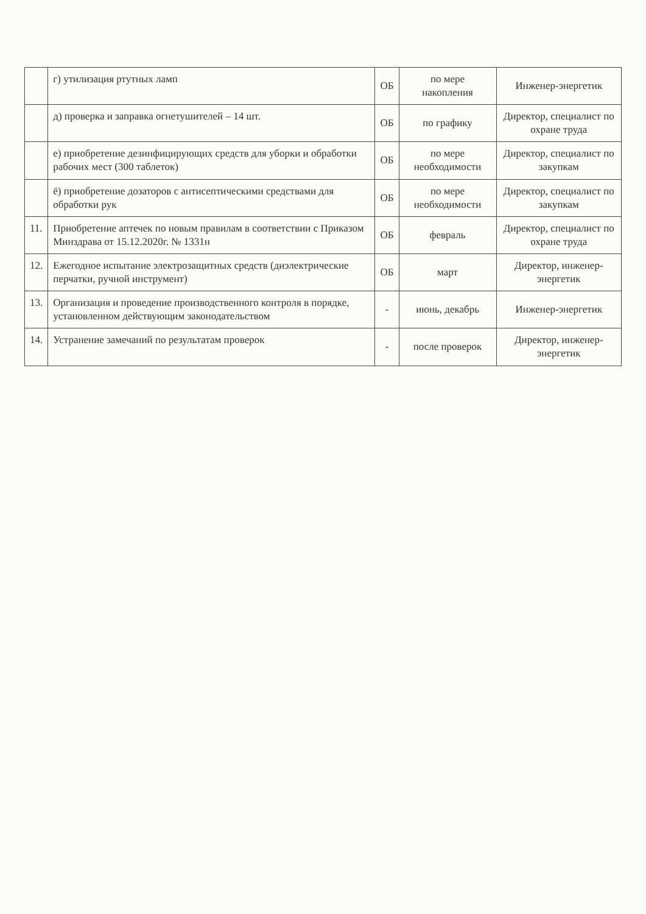| | г) утилизация ртутных ламп | ОБ | по мере накопления | Инженер-энергетик |
| | д) проверка и заправка огнетушителей – 14 шт. | ОБ | по графику | Директор, специалист по охране труда |
| | е) приобретение дезинфицирующих средств для уборки и обработки рабочих мест (300 таблеток) | ОБ | по мере необходимости | Директор, специалист по закупкам |
| | ё) приобретение дозаторов с антисептическими средствами для обработки рук | ОБ | по мере необходимости | Директор, специалист по закупкам |
| 11. | Приобретение аптечек по новым правилам в соответствии с Приказом Минздрава от 15.12.2020г. № 1331н | ОБ | февраль | Директор, специалист по охране труда |
| 12. | Ежегодное испытание электрозащитных средств (диэлектрические перчатки, ручной инструмент) | ОБ | март | Директор, инженер-энергетик |
| 13. | Организация и проведение производственного контроля в порядке, установленном действующим законодательством | - | июнь, декабрь | Инженер-энергетик |
| 14. | Устранение замечаний по результатам проверок | - | после проверок | Директор, инженер-энергетик |